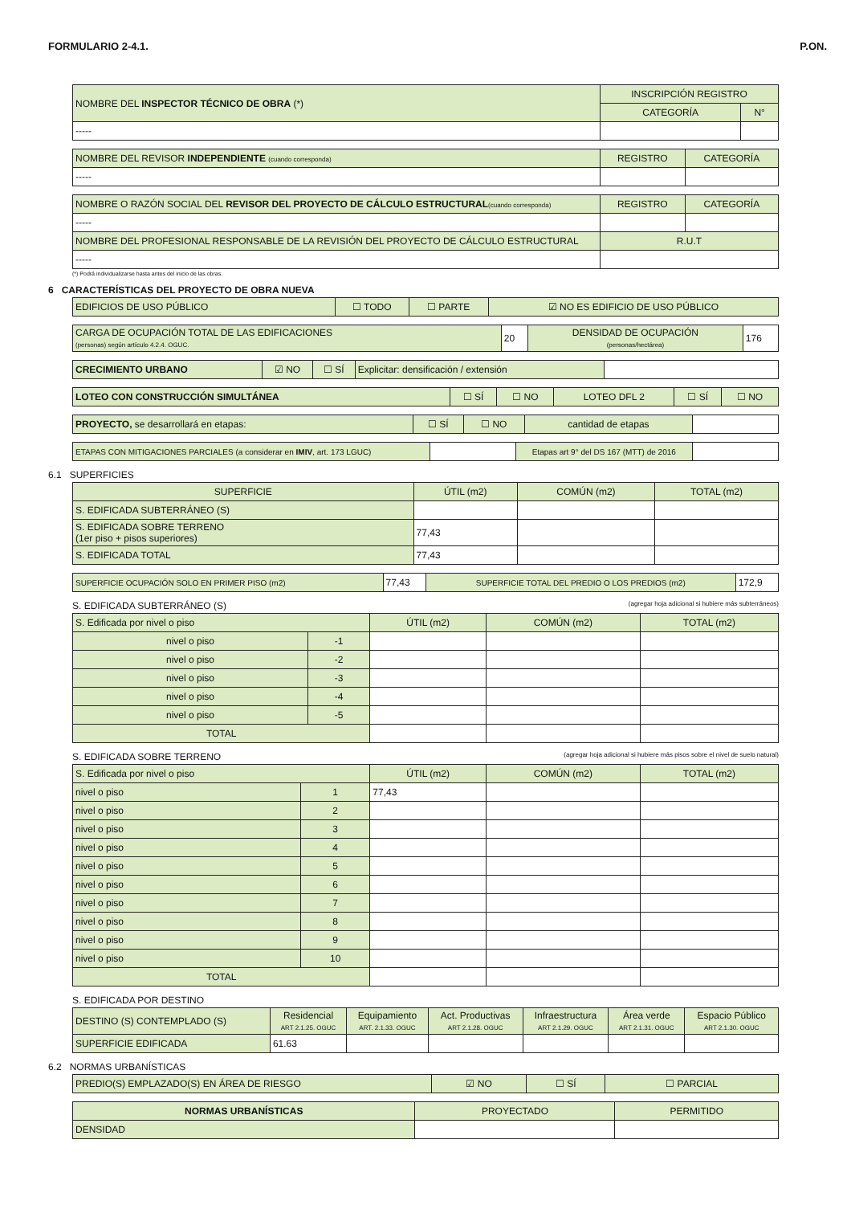FORMULARIO 2-4.1. P.ON.
| NOMBRE DEL INSPECTOR TÉCNICO DE OBRA (*) | INSCRIPCIÓN REGISTRO | |
| | CATEGORÍA | N° |
| ----- | | |
| NOMBRE DEL REVISOR INDEPENDIENTE (cuando corresponda) | REGISTRO | CATEGORÍA |
| ----- | | |
| NOMBRE O RAZÓN SOCIAL DEL REVISOR DEL PROYECTO DE CÁLCULO ESTRUCTURAL (cuando corresponda) | REGISTRO | CATEGORÍA |
| ----- | | |
| NOMBRE DEL PROFESIONAL RESPONSABLE DE LA REVISIÓN DEL PROYECTO DE CÁLCULO ESTRUCTURAL | R.U.T | |
| ----- | | |
(*) Podrá individualizarse hasta antes del inicio de las obras.
6 CARACTERÍSTICAS DEL PROYECTO DE OBRA NUEVA
| EDIFICIOS DE USO PÚBLICO | ☐ TODO | ☐ PARTE | ☑ NO ES EDIFICIO DE USO PÚBLICO |
| CARGA DE OCUPACIÓN TOTAL DE LAS EDIFICACIONES (personas) según artículo 4.2.4. OGUC. | 20 | DENSIDAD DE OCUPACIÓN (personas/hectárea) | 176 |
| CRECIMIENTO URBANO | ☑ NO | ☐ SÍ | Explicitar: densificación / extensión | |
| LOTEO CON CONSTRUCCIÓN SIMULTÁNEA | ☐ SÍ | ☐ NO | LOTEO DFL 2 | ☐ SÍ | ☐ NO |
| PROYECTO, se desarrollará en etapas: | ☐ SÍ | ☐ NO | cantidad de etapas | |
| ETAPAS CON MITIGACIONES PARCIALES (a considerar en IMIV , art. 173 LGUC) | | Etapas art 9° del DS 167 (MTT) de 2016 | |
6.1 SUPERFICIES
| SUPERFICIE | ÚTIL (m2) | COMÚN (m2) | TOTAL (m2) |
| S. EDIFICADA SUBTERRÁNEO (S) | | | |
| S. EDIFICADA SOBRE TERRENO (1er piso + pisos superiores) | 77,43 | | |
| S. EDIFICADA TOTAL | 77,43 | | |
| SUPERFICIE OCUPACIÓN SOLO EN PRIMER PISO (m2) | 77,43 | SUPERFICIE TOTAL DEL PREDIO O LOS PREDIOS (m2) | 172,9 |
S. EDIFICADA SUBTERRÁNEO (S) (agregar hoja adicional si hubiere más subterráneos)
| S. Edificada por nivel o piso | | ÚTIL (m2) | COMÚN (m2) | TOTAL (m2) |
| nivel o piso | -1 | | | |
| nivel o piso | -2 | | | |
| nivel o piso | -3 | | | |
| nivel o piso | -4 | | | |
| nivel o piso | -5 | | | |
| TOTAL | | | | |
S. EDIFICADA SOBRE TERRENO (agregar hoja adicional si hubiere más pisos sobre el nivel de suelo natural)
| S. Edificada por nivel o piso | | ÚTIL (m2) | COMÚN (m2) | TOTAL (m2) |
| nivel o piso | 1 | 77,43 | | |
| nivel o piso | 2 | | | |
| nivel o piso | 3 | | | |
| nivel o piso | 4 | | | |
| nivel o piso | 5 | | | |
| nivel o piso | 6 | | | |
| nivel o piso | 7 | | | |
| nivel o piso | 8 | | | |
| nivel o piso | 9 | | | |
| nivel o piso | 10 | | | |
| TOTAL | | | | |
S. EDIFICADA POR DESTINO
| DESTINO (S) CONTEMPLADO (S) | Residencial ART 2.1.25. OGUC | Equipamiento ART. 2.1.33. OGUC | Act. Productivas ART 2.1.28. OGUC | Infraestructura ART 2.1.29. OGUC | Área verde ART 2.1.31. OGUC | Espacio Público ART 2.1.30. OGUC |
| SUPERFICIE EDIFICADA | 61.63 | | | | | |
6.2 NORMAS URBANÍSTICAS
| PREDIO(S) EMPLAZADO(S) EN ÁREA DE RIESGO | ☑ NO | ☐ SÍ | ☐ PARCIAL |
| NORMAS URBANÍSTICAS | PROYECTADO | PERMITIDO |
| DENSIDAD | | |